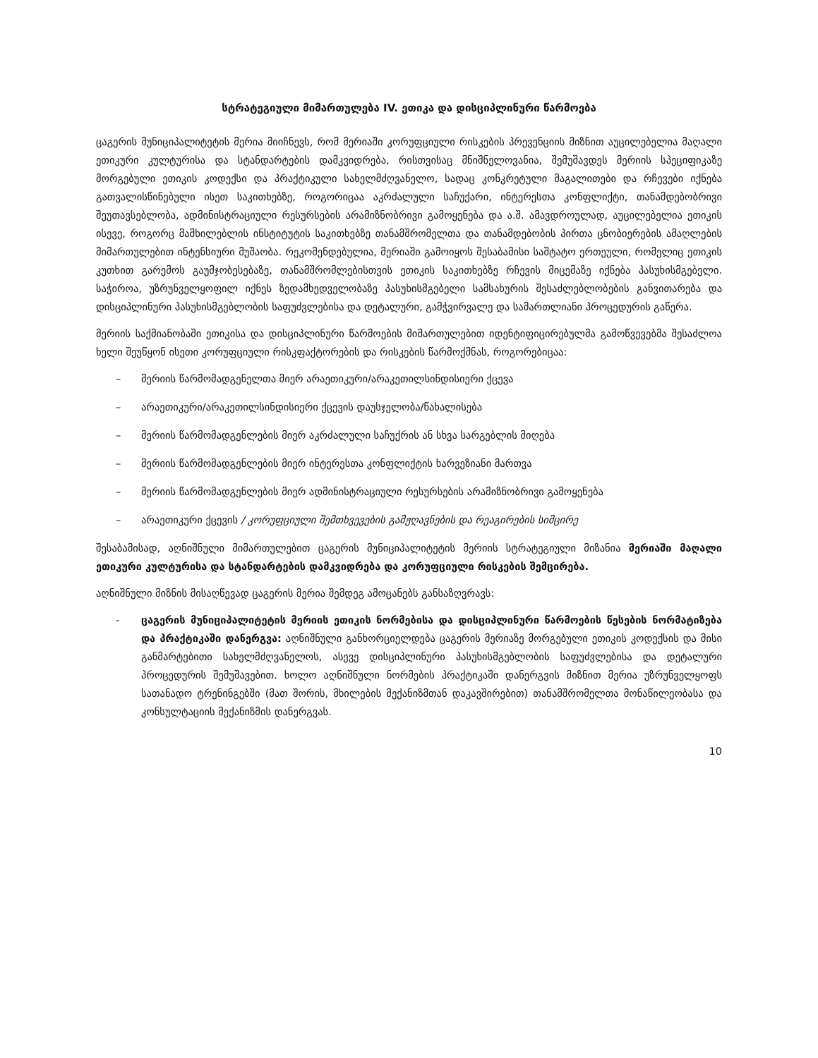სტრატეგიული მიმართულება IV. ეთიკა და დისციპლინური წარმოება
ცაგერის მუნიციპალიტეტის მერია მიიჩნევს, რომ მერიაში კორუფციული რისკების პრევენციის მიზნით აუცილებელია მაღალი ეთიკური კულტურისა და სტანდარტების დამკვიდრება, რისთვისაც მნიშნელოვანია, შემუშავდეს მერიის სპეციფიკაზე მორგებული ეთიკის კოდექსი და პრაქტიკული სახელმძღვანელო, სადაც კონკრეტული მაგალითები და რჩევები იქნება გათვალისწინებული ისეთ საკითხებზე, როგორიცაა აკრძალული საჩუქარი, ინტერესთა კონფლიქტი, თანამდებობრივი შეუთავსებლობა, ადმინისტრაციული რესურსების არამიზნობრივი გამოყენება და ა.შ. ამავდროულად, აუცილებელია ეთიკის ისევე, როგორც მამხილებლის ინსტიტუტის საკითხებზე თანამშრომელთა და თანამდებობის პირთა ცნობიერების ამაღლების მიმართულებით ინტენსიური მუშაობა. რეკომენდებულია, მერიაში გამოიყოს შესაბამისი საშტატო ერთეული, რომელიც ეთიკის კუთხით გარემოს გაუმჯობესებაზე, თანამშრომლებისთვის ეთიკის საკითხებზე რჩევის მიცემაზე იქნება პასუხისმგებელი. საჭიროა, უზრუნველყოფილ იქნეს ზედამხედველობაზე პასუხისმგებელი სამსახურის შესაძლებლობების განვითარება და დისციპლინური პასუხისმგებლობის საფუძვლებისა და დეტალური, გამჭვირვალე და სამართლიანი პროცედურის გაწერა.
მერიის საქმიანობაში ეთიკისა და დისციპლინური წარმოების მიმართულებით იდენტიფიცირებულმა გამოწვევებმა შესაძლოა ხელი შეუწყონ ისეთი კორუფციული რისკფაქტორების და რისკების წარმოქმნას, როგორებიცაა:
– მერიის წარმომადგენელთა მიერ არაეთიკური/არაკეთილსინდისიერი ქცევა
– არაეთიკური/არაკეთილსინდისიერი ქცევის დაუსჯელობა/წახალისება
– მერიის წარმომადგენლების მიერ აკრძალული საჩუქრის ან სხვა სარგებლის მიღება
– მერიის წარმომადგენლების მიერ ინტერესთა კონფლიქტის ხარვეზიანი მართვა
– მერიის წარმომადგენლების მიერ ადმინისტრაციული რესურსების არამიზნობრივი გამოყენება
– არაეთიკური ქცევის / კორუფციული შემთხვევების გამჟღავნების და რეაგირების სიმცირე
შესაბამისად, აღნიშნული მიმართულებით ცაგერის მუნიციპალიტეტის მერიის სტრატეგიული მიზანია მერიაში მაღალი ეთიკური კულტურისა და სტანდარტების დამკვიდრება და კორუფციული რისკების შემცირება.
აღნიშნული მიზნის მისაღწევად ცაგერის მერია შემდეგ ამოცანებს განსაზღვრავს:
- ცაგერის მუნიციპალიტეტის მერიის ეთიკის ნორმებისა და დისციპლინური წარმოების წესების ნორმატიზება და პრაქტიკაში დანერგვა: აღნიშნული განხორციელდება ცაგერის მერიაზე მორგებული ეთიკის კოდექსის და მისი განმარტებითი სახელმძღვანელოს, ასევე დისციპლინური პასუხისმგებლობის საფუძვლებისა და დეტალური პროცედურის შემუშავებით. ხოლო აღნიშნული ნორმების პრაქტიკაში დანერგვის მიზნით მერია უზრუნველყოფს სათანადო ტრენინგებში (მათ შორის, მხილების მექანიზმთან დაკავშირებით) თანამშრომელთა მონაწილეობასა და კონსულტაციის მექანიზმის დანერგვას.
10